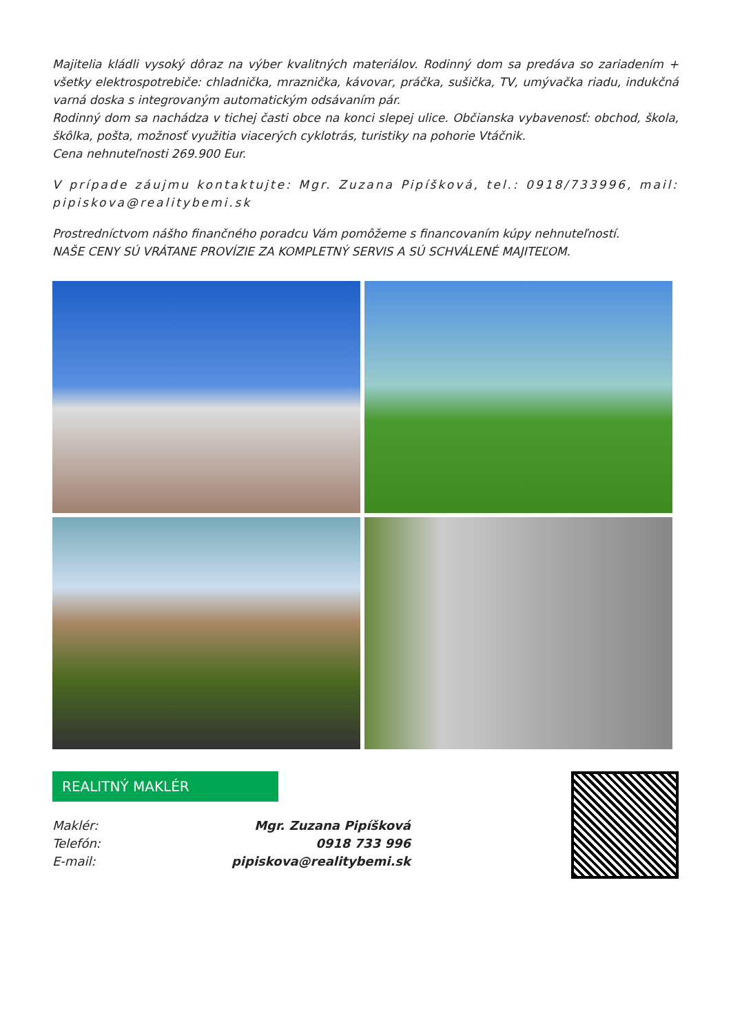Majitelia kládli vysoký dôraz na výber kvalitných materiálov. Rodinný dom sa predáva so zariadením + všetky elektrospotrebiče: chladnička, mraznička, kávovar, práčka, sušička, TV, umývačka riadu, indukčná varná doska s integrovaným automatickým odsávaním pár.
Rodinný dom sa nachádza v tichej časti obce na konci slepej ulice. Občianska vybavenosť: obchod, škola, škôlka, pošta, možnosť využitia viacerých cyklotrás, turistiky na pohorie Vtáčnik.
Cena nehnuteľnosti 269.900 Eur.
V prípade záujmu kontaktujte: Mgr. Zuzana Pipíšková, tel.: 0918/733996, mail: pipiskova@realitybemi.sk
Prostredníctvom nášho finančného poradcu Vám pomôžeme s financovaním kúpy nehnuteľností.
NAŠE CENY SÚ VRÁTANE PROVÍZIE ZA KOMPLETNÝ SERVIS A SÚ SCHVÁLENÉ MAJITEĽOM.
REALITNÝ MAKLÉR
| Maklér: | Mgr. Zuzana Pipíšková |
| Telefón: | 0918 733 996 |
| E-mail: | pipiskova@realitybemi.sk |